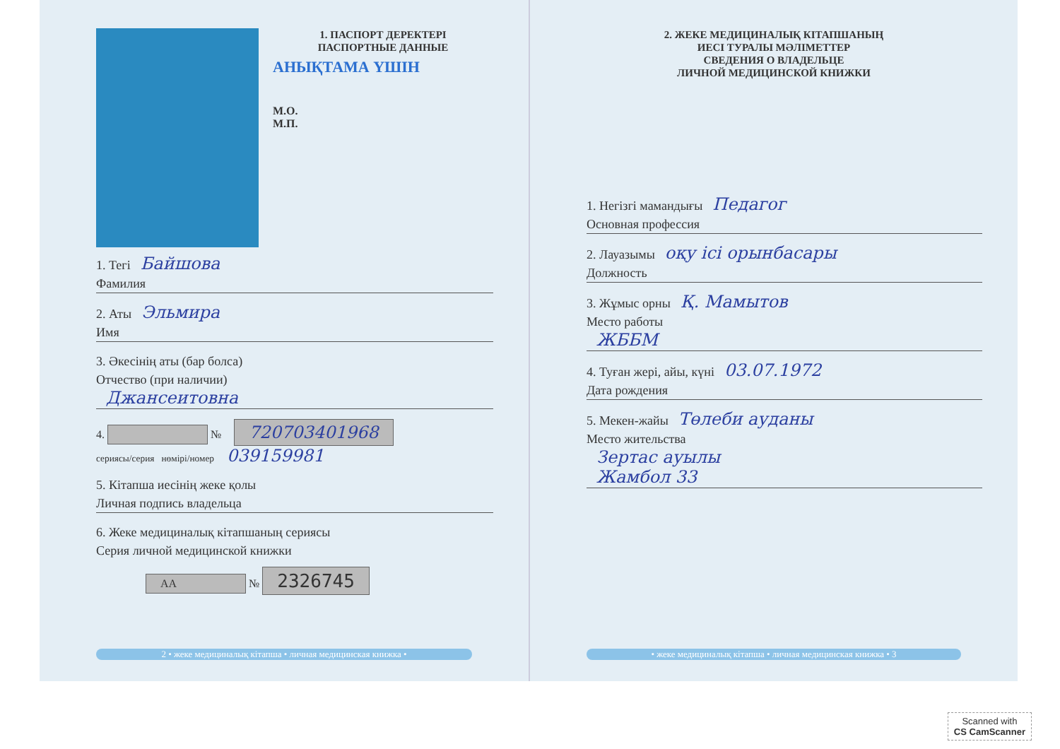1. ПАСПОРТ ДЕРЕКТЕРІ
ПАСПОРТНЫЕ ДАННЫЕ
АНЫҚТАМА ҮШІН
М.О.
М.П.
1. Тегі Байшова
Фамилия
2. Аты Эльмира
Имя
3. Әкесінің аты (бар болса)
Отчество (при наличии)
Джансеитовна
4. № 720703401968
сериясы/серия нөмірі/номер 039159981
5. Кітапша иесінің жеке қолы
Личная подпись владельца
6. Жеке медициналық кітапшаның сериясы
Серия личной медицинской книжки
АА № 2326745
2 • жеке медициналық кітапша • личная медицинская книжка •
2. ЖЕКЕ МЕДИЦИНАЛЫҚ КІТАПШАНЫҢ
ИЕСІ ТУРАЛЫ МӘЛІМЕТТЕР
СВЕДЕНИЯ О ВЛАДЕЛЬЦЕ
ЛИЧНОЙ МЕДИЦИНСКОЙ КНИЖКИ
1. Негізгі мамандығы Педагог
Основная профессия
2. Лауазымы оқу ісі орынбасары
Должность
3. Жұмыс орны Қ. Мамытов
Место работы
ЖББМ
4. Туған жері, айы, күні 03.07.1972
Дата рождения
5. Мекен-жайы Төлеби ауданы
Место жительства
Зертас ауылы
Жамбол 33
• жеке медициналық кітапша • личная медицинская книжка • 3
Scanned with
CS CamScanner